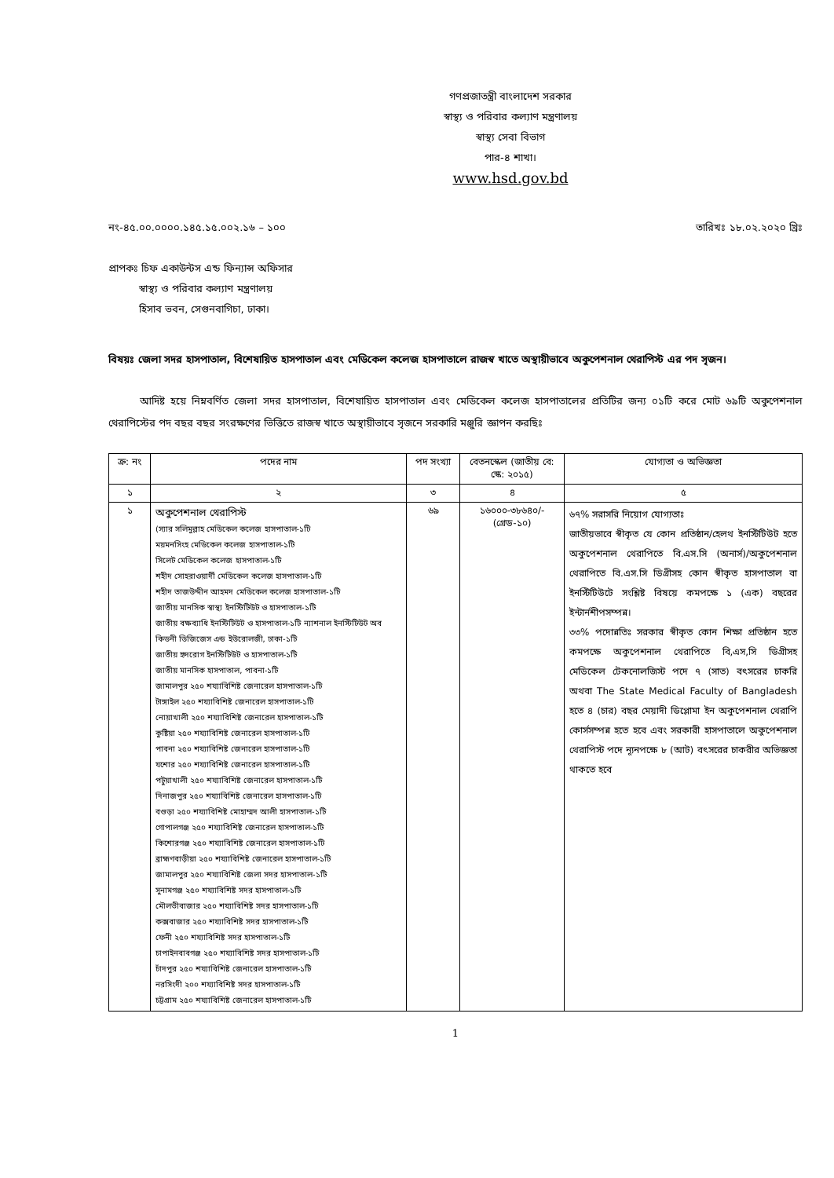গণপ্রজাতন্ত্রী বাংলাদেশ সরকার
স্বাস্থ্য ও পরিবার কল্যাণ মন্ত্রণালয়
স্বাস্থ্য সেবা বিভাগ
পার-৪ শাখা।
www.hsd.gov.bd
নং-৪৫.০০.০০০০.১৪৫.১৫.০০২.১৬ – ১০০ তারিখঃ ১৮.০২.২০২০ খ্রিঃ
প্রাপকঃ চিফ একাউন্টস এন্ড ফিন্যান্স অফিসার
   স্বাস্থ্য ও পরিবার কল্যাণ মন্ত্রণালয়
   হিসাব ভবন, সেগুনবাগিচা, ঢাকা।
বিষয়ঃ জেলা সদর হাসপাতাল, বিশেষায়িত হাসপাতাল এবং মেডিকেল কলেজ হাসপাতালে রাজস্ব খাতে অস্থায়ীভাবে অকুপেশনাল থেরাপিস্ট এর পদ সৃজন।
আদিষ্ট হয়ে নিম্নবর্ণিত জেলা সদর হাসপাতাল, বিশেষায়িত হাসপাতাল এবং মেডিকেল কলেজ হাসপাতালের প্রতিটির জন্য ০১টি করে মোট ৬৯টি অকুপেশনাল থেরাপিস্টের পদ বছর বছর সংরক্ষণের ভিত্তিতে রাজস্ব খাতে অস্থায়ীভাবে সৃজনে সরকারি মঞ্জুরি জ্ঞাপন করছিঃ
| ক্র: নং | পদের নাম | পদ সংখ্যা | বেতনস্কেল (জাতীয় বে: স্কে: ২০১৫) | যোগ্যতা ও অভিজ্ঞতা |
| --- | --- | --- | --- | --- |
| ১ | ২ | ৩ | ৪ | ৫ |
| ১ | অকুপেশনাল থেরাপিস্ট (স্যার সলিমুল্লাহ মেডিকেল কলেজ হাসপাতাল-১টি ময়মনসিংহ মেডিকেল কলেজ হাসপাতাল-১টি সিলেট মেডিকেল কলেজ হাসপাতাল-১টি শহীদ সোহরাওয়ার্দী মেডিকেল কলেজ হাসপাতাল-১টি শহীদ তাজউদ্দীন আহমদ মেডিকেল কলেজ হাসপাতাল-১টি জাতীয় মানসিক স্বাস্থ্য ইনস্টিটিউট ও হাসপাতাল-১টি জাতীয় বক্ষব্যাধি ইনস্টিটিউট ও হাসপাতাল-১টি ন্যাশনাল ইনস্টিটিউট অব কিডনী ডিজিজেস এন্ড ইউরোলজী, ঢাকা-১টি জাতীয় হৃদরোগ ইনস্টিটিউট ও হাসপাতাল-১টি জাতীয় মানসিক হাসপাতাল, পাবনা-১টি জামালপুর ২৫০ শয্যাবিশিষ্ট জেনারেল হাসপাতাল-১টি টাঙ্গাইল ২৫০ শয্যাবিশিষ্ট জেনারেল হাসপাতাল-১টি নোয়াখালী ২৫০ শয্যাবিশিষ্ট জেনারেল হাসপাতাল-১টি কুষ্টিয়া ২৫০ শয্যাবিশিষ্ট জেনারেল হাসপাতাল-১টি পাবনা ২৫০ শয্যাবিশিষ্ট জেনারেল হাসপাতাল-১টি যশোর ২৫০ শয্যাবিশিষ্ট জেনারেল হাসপাতাল-১টি পটুয়াখালী ২৫০ শয্যাবিশিষ্ট জেনারেল হাসপাতাল-১টি দিনাজপুর ২৫০ শয্যাবিশিষ্ট জেনারেল হাসপাতাল-১টি বগুড়া ২৫০ শয্যাবিশিষ্ট মোহাম্মদ আলী হাসপাতাল-১টি গোপালগঞ্জ ২৫০ শয্যাবিশিষ্ট জেনারেল হাসপাতাল-১টি কিশোরগঞ্জ ২৫০ শয্যাবিশিষ্ট জেনারেল হাসপাতাল-১টি ব্রাহ্মণবাড়ীয়া ২৫০ শয্যাবিশিষ্ট জেনারেল হাসপাতাল-১টি জামালপুর ২৫০ শয্যাবিশিষ্ট জেলা সদর হাসপাতাল-১টি সুনামগঞ্জ ২৫০ শয্যাবিশিষ্ট সদর হাসপাতাল-১টি মৌলভীবাজার ২৫০ শয্যাবিশিষ্ট সদর হাসপাতাল-১টি কক্সবাজার ২৫০ শয্যাবিশিষ্ট সদর হাসপাতাল-১টি ফেনী ২৫০ শয্যাবিশিষ্ট সদর হাসপাতাল-১টি চাপাইনবাবগঞ্জ ২৫০ শয্যাবিশিষ্ট সদর হাসপাতাল-১টি চাঁদপুর ২৫০ শয্যাবিশিষ্ট জেনারেল হাসপাতাল-১টি নরসিংদী ২০০ শয্যাবিশিষ্ট সদর হাসপাতাল-১টি চট্টগ্রাম ২৫০ শয্যাবিশিষ্ট জেনারেল হাসপাতাল-১টি | ৬৯ | ১৬০০০-৩৮৬৪০/- (গ্রেড-১০) | ৬৭% সরাসরি নিয়োগ যোগ্যতাঃ জাতীয়ভাবে স্বীকৃত যে কোন প্রতিষ্ঠান/হেলথ ইনস্টিটিউট হতে অকুপেশনাল থেরাপিতে বি.এস.সি (অনার্স)/অকুপেশনাল থেরাপিতে বি.এস.সি ডিগ্রীসহ কোন স্বীকৃত হাসপাতাল বা ইনস্টিটিউটে সংশ্লিষ্ট বিষয়ে কমপক্ষে ১ (এক) বছরের ইন্টার্নশীপসম্পন্ন। ৩৩% পদোন্নতিঃ সরকার স্বীকৃত কোন শিক্ষা প্রতিষ্ঠান হতে কমপক্ষে অকুপেশনাল থেরাপিতে বি,এস,সি ডিগ্রীসহ মেডিকেল টেকনোলজিস্ট পদে ৭ (সাত) বৎসরের চাকরি অথবা The State Medical Faculty of Bangladesh হতে ৪ (চার) বছর মেয়াদী ডিপ্লোমা ইন অকুপেশনাল থেরাপি কোর্সসম্পন্ন হতে হবে এবং সরকারী হাসপাতালে অকুপেশনাল থেরাপিস্ট পদে ন্যূনপক্ষে ৮ (আট) বৎসরের চাকরীর অভিজ্ঞতা থাকতে হবে |
1